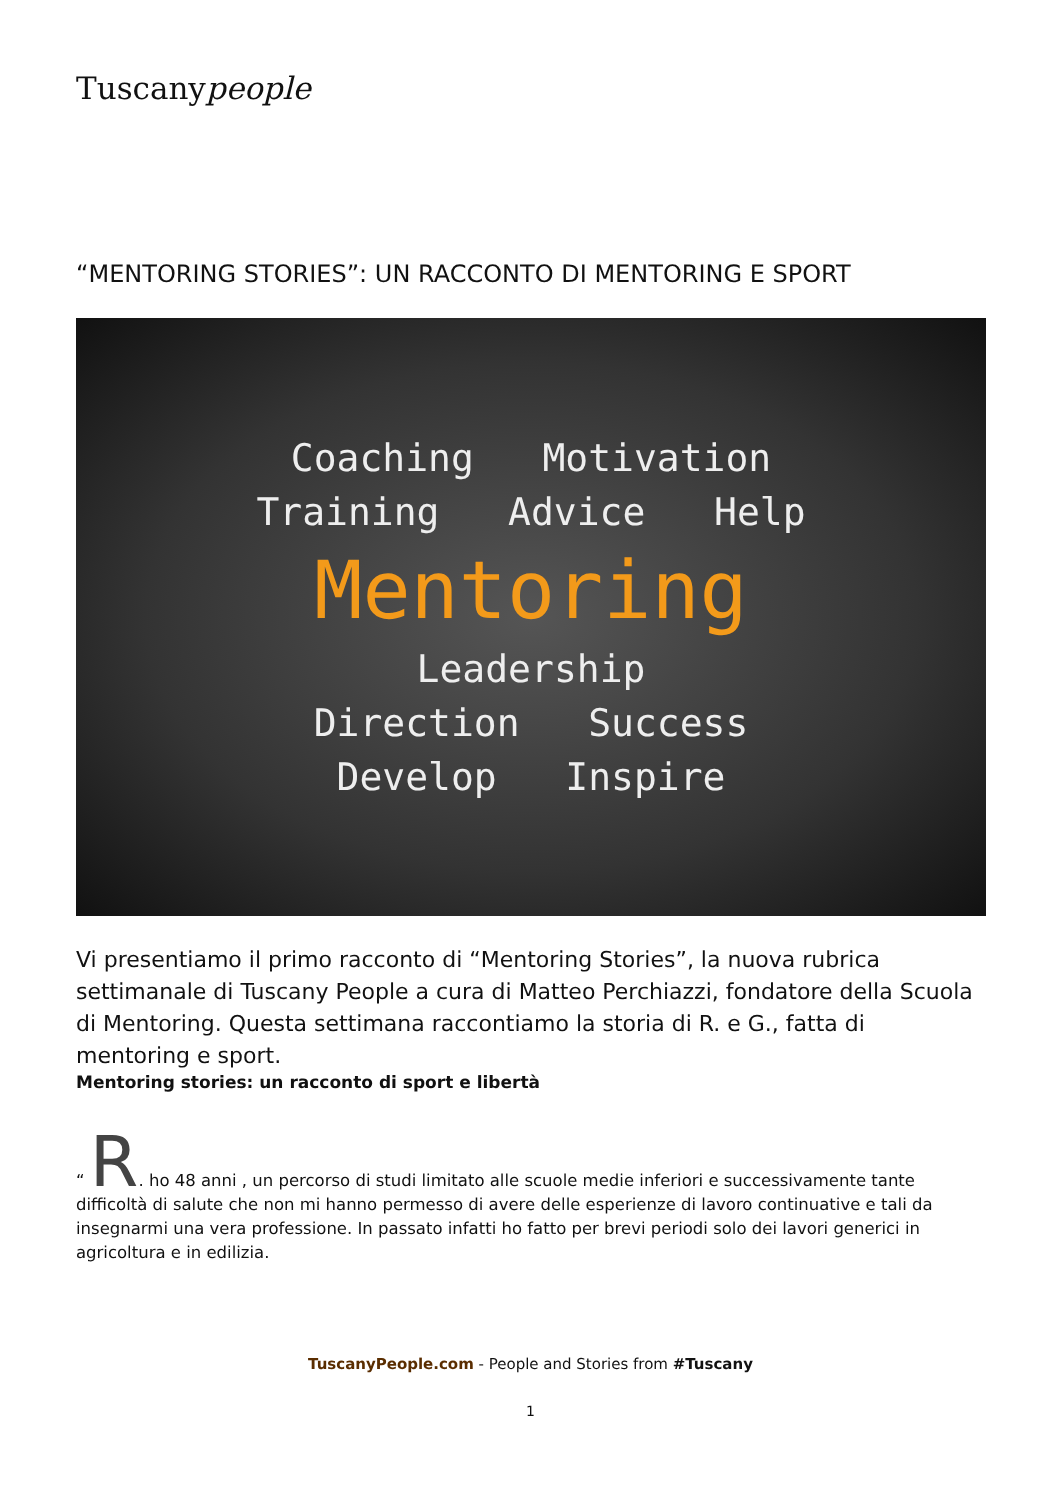Tuscanypeople
“MENTORING STORIES”: UN RACCONTO DI MENTORING E SPORT
Coaching Motivation
Training Advice Help
Mentoring
Leadership
Direction Success
Develop Inspire
Vi presentiamo il primo racconto di “Mentoring Stories”, la nuova rubrica settimanale di Tuscany People a cura di Matteo Perchiazzi, fondatore della Scuola di Mentoring. Questa settimana raccontiamo la storia di R. e G., fatta di mentoring e sport.
Mentoring stories: un racconto di sport e libertà
“ R. ho 48 anni , un percorso di studi limitato alle scuole medie inferiori e successivamente tante difficoltà di salute che non mi hanno permesso di avere delle esperienze di lavoro continuative e tali da insegnarmi una vera professione. In passato infatti ho fatto per brevi periodi solo dei lavori generici in agricoltura e in edilizia.
TuscanyPeople.com - People and Stories from #Tuscany
1